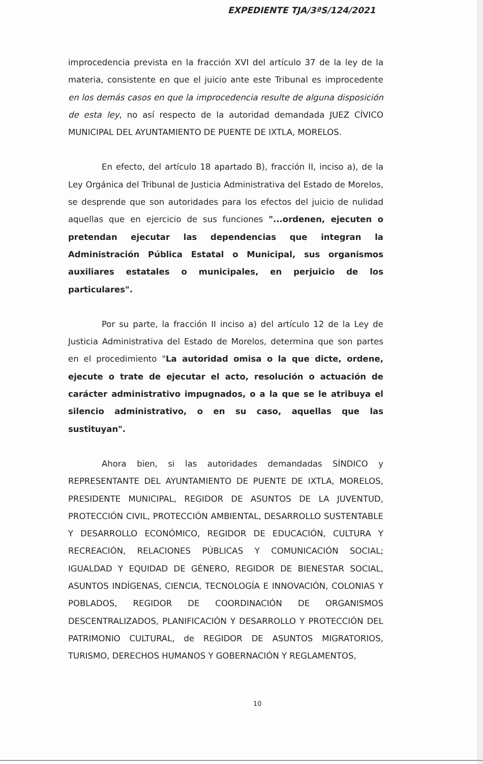EXPEDIENTE TJA/3ªS/124/2021
improcedencia prevista en la fracción XVI del artículo 37 de la ley de la materia, consistente en que el juicio ante este Tribunal es improcedente en los demás casos en que la improcedencia resulte de alguna disposición de esta ley, no así respecto de la autoridad demandada JUEZ CÍVICO MUNICIPAL DEL AYUNTAMIENTO DE PUENTE DE IXTLA, MORELOS.
En efecto, del artículo 18 apartado B), fracción II, inciso a), de la Ley Orgánica del Tribunal de Justicia Administrativa del Estado de Morelos, se desprende que son autoridades para los efectos del juicio de nulidad aquellas que en ejercicio de sus funciones "...ordenen, ejecuten o pretendan ejecutar las dependencias que integran la Administración Pública Estatal o Municipal, sus organismos auxiliares estatales o municipales, en perjuicio de los particulares".
Por su parte, la fracción II inciso a) del artículo 12 de la Ley de Justicia Administrativa del Estado de Morelos, determina que son partes en el procedimiento "La autoridad omisa o la que dicte, ordene, ejecute o trate de ejecutar el acto, resolución o actuación de carácter administrativo impugnados, o a la que se le atribuya el silencio administrativo, o en su caso, aquellas que las sustituyan".
Ahora bien, si las autoridades demandadas SÍNDICO y REPRESENTANTE DEL AYUNTAMIENTO DE PUENTE DE IXTLA, MORELOS, PRESIDENTE MUNICIPAL, REGIDOR DE ASUNTOS DE LA JUVENTUD, PROTECCIÓN CIVIL, PROTECCIÓN AMBIENTAL, DESARROLLO SUSTENTABLE Y DESARROLLO ECONÓMICO, REGIDOR DE EDUCACIÓN, CULTURA Y RECREACIÓN, RELACIONES PÚBLICAS Y COMUNICACIÓN SOCIAL; IGUALDAD Y EQUIDAD DE GÉNERO, REGIDOR DE BIENESTAR SOCIAL, ASUNTOS INDÍGENAS, CIENCIA, TECNOLOGÍA E INNOVACIÓN, COLONIAS Y POBLADOS, REGIDOR DE COORDINACIÓN DE ORGANISMOS DESCENTRALIZADOS, PLANIFICACIÓN Y DESARROLLO Y PROTECCIÓN DEL PATRIMONIO CULTURAL, de REGIDOR DE ASUNTOS MIGRATORIOS, TURISMO, DERECHOS HUMANOS Y GOBERNACIÓN Y REGLAMENTOS,
10